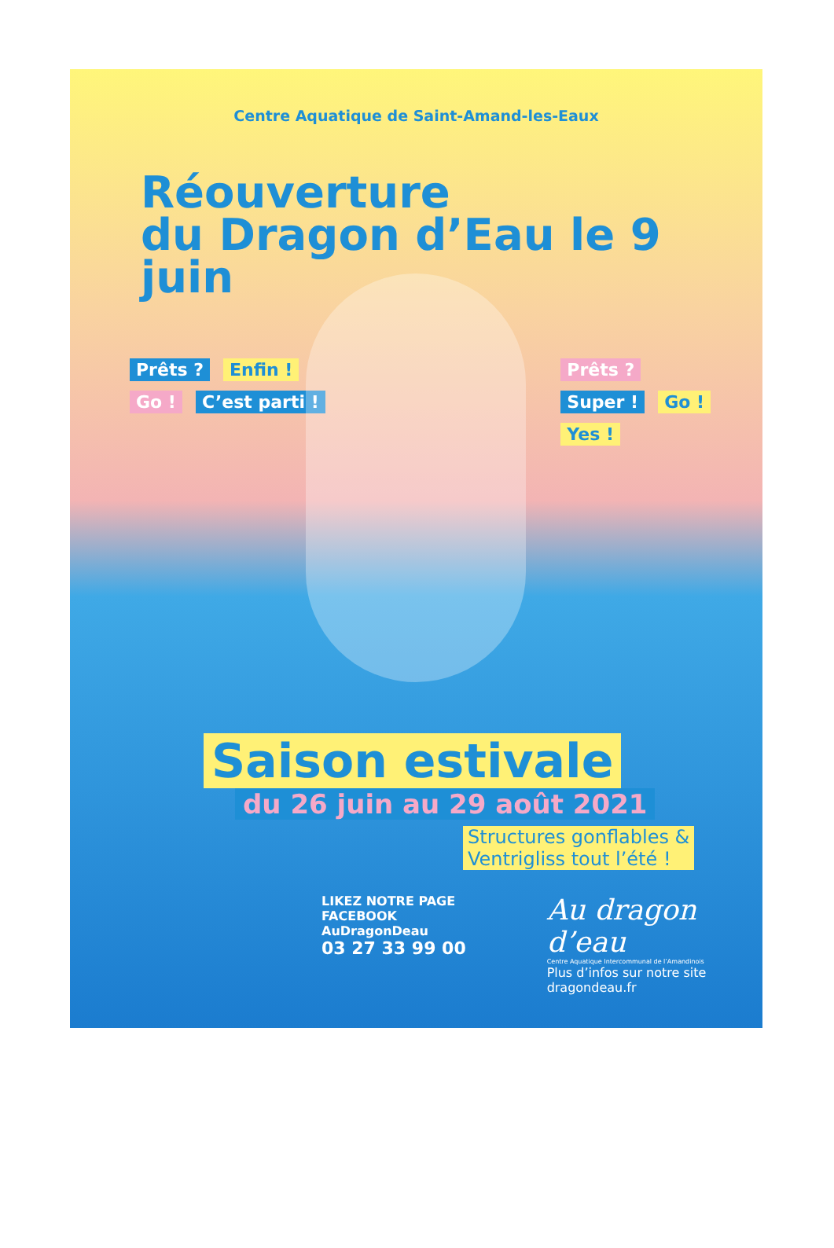Centre Aquatique de Saint-Amand-les-Eaux
Réouverture
du Dragon d’Eau le 9 juin
Prêts ? Enfin !
Go ! C’est parti !
Prêts ?
Super ! Go !
Yes !
Saison estivale
du 26 juin au 29 août 2021
Structures gonflables &
Ventrigliss tout l’été !
LIKEZ NOTRE PAGE FACEBOOK
AuDragonDeau
03 27 33 99 00
Au dragon d’eau
Centre Aquatique Intercommunal de l’Amandinois
Plus d’infos sur notre site
dragondeau.fr